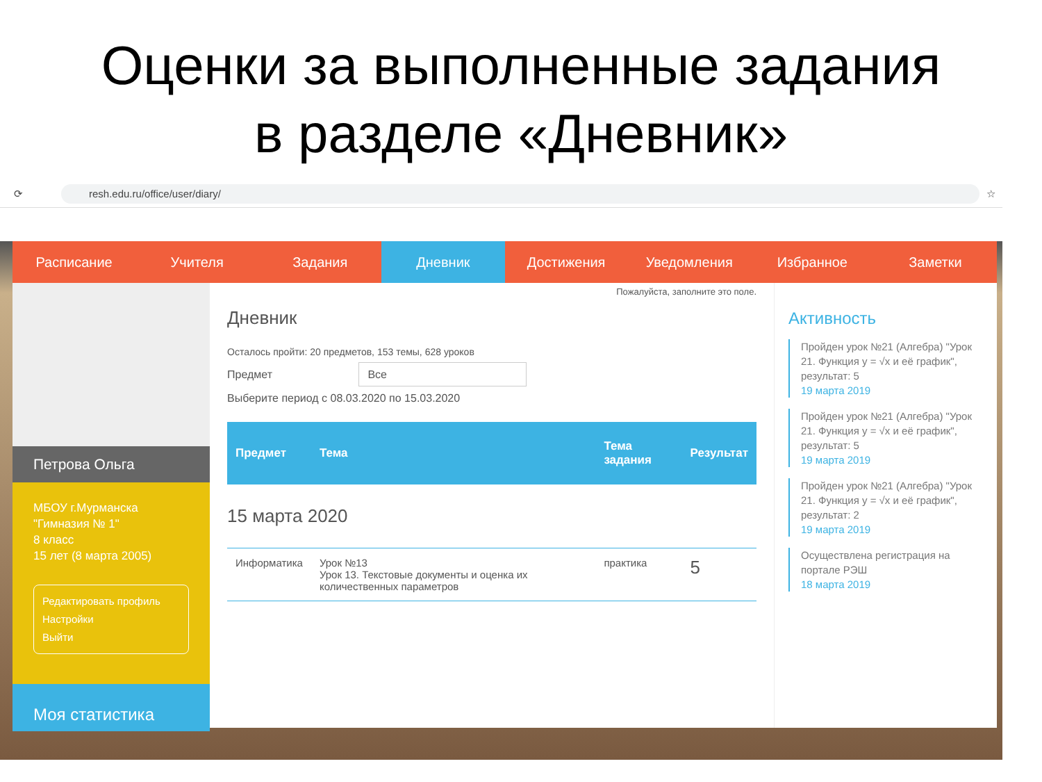Оценки за выполненные задания
в разделе «Дневник»
⟳
resh.edu.ru/office/user/diary/
☆
Расписание Учителя Задания Дневник Достижения Уведомления Избранное Заметки
Петрова Ольга
МБОУ г.Мурманска "Гимназия № 1"
8 класс
15 лет (8 марта 2005)
Редактировать профиль
Настройки
Выйти
Моя статистика
Пожалуйста, заполните это поле.
Дневник
Осталось пройти: 20 предметов, 153 темы, 628 уроков
Предмет Все
Выберите период с 08.03.2020 по 15.03.2020
| Предмет | Тема | Тема задания | Результат |
| --- | --- | --- | --- |
| 15 марта 2020 | | | |
| Информатика | Урок №13 Урок 13. Текстовые документы и оценка их количественных параметров | практика | 5 |
Активность
Пройден урок №21 (Алгебра) "Урок 21. Функция y = √x и её график", результат: 5
19 марта 2019
Пройден урок №21 (Алгебра) "Урок 21. Функция y = √x и её график", результат: 5
19 марта 2019
Пройден урок №21 (Алгебра) "Урок 21. Функция y = √x и её график", результат: 2
19 марта 2019
Осуществлена регистрация на портале РЭШ
18 марта 2019